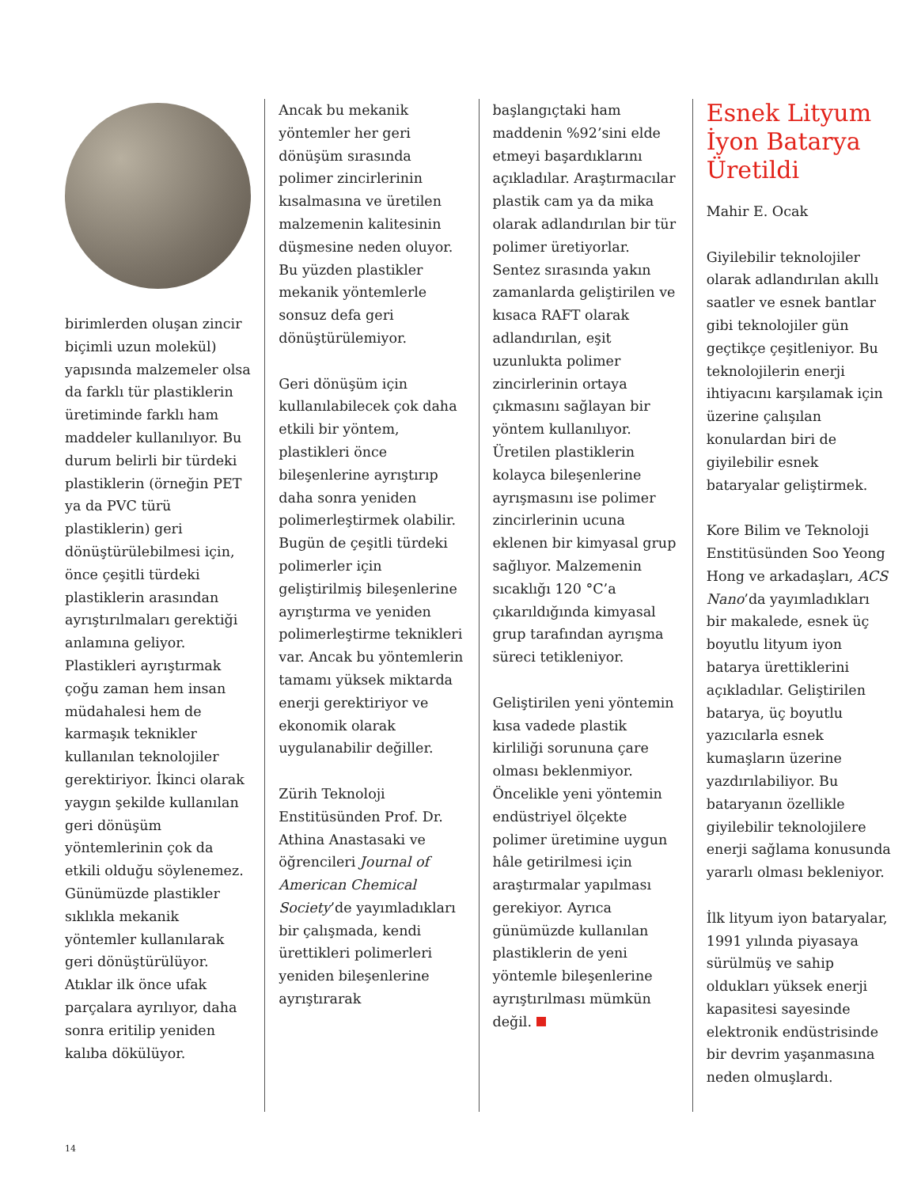birimlerden oluşan zincir biçimli uzun molekül) yapısında malzemeler olsa da farklı tür plastiklerin üretiminde farklı ham maddeler kullanılıyor. Bu durum belirli bir türdeki plastiklerin (örneğin PET ya da PVC türü plastiklerin) geri dönüştürülebilmesi için, önce çeşitli türdeki plastiklerin arasından ayrıştırılmaları gerektiği anlamına geliyor. Plastikleri ayrıştırmak çoğu zaman hem insan müdahalesi hem de karmaşık teknikler kullanılan teknolojiler gerektiriyor. İkinci olarak yaygın şekilde kullanılan geri dönüşüm yöntemlerinin çok da etkili olduğu söylenemez. Günümüzde plastikler sıklıkla mekanik yöntemler kullanılarak geri dönüştürülüyor. Atıklar ilk önce ufak parçalara ayrılıyor, daha sonra eritilip yeniden kalıba dökülüyor.
Ancak bu mekanik yöntemler her geri dönüşüm sırasında polimer zincirlerinin kısalmasına ve üretilen malzemenin kalitesinin düşmesine neden oluyor. Bu yüzden plastikler mekanik yöntemlerle sonsuz defa geri dönüştürülemiyor.
Geri dönüşüm için kullanılabilecek çok daha etkili bir yöntem, plastikleri önce bileşenlerine ayrıştırıp daha sonra yeniden polimerleştirmek olabilir. Bugün de çeşitli türdeki polimerler için geliştirilmiş bileşenlerine ayrıştırma ve yeniden polimerleştirme teknikleri var. Ancak bu yöntemlerin tamamı yüksek miktarda enerji gerektiriyor ve ekonomik olarak uygulanabilir değiller.
Zürih Teknoloji Enstitüsünden Prof. Dr. Athina Anastasaki ve öğrencileri Journal of American Chemical Society’de yayımladıkları bir çalışmada, kendi ürettikleri polimerleri yeniden bileşenlerine ayrıştırarak
başlangıçtaki ham maddenin %92’sini elde etmeyi başardıklarını açıkladılar. Araştırmacılar plastik cam ya da mika olarak adlandırılan bir tür polimer üretiyorlar. Sentez sırasında yakın zamanlarda geliştirilen ve kısaca RAFT olarak adlandırılan, eşit uzunlukta polimer zincirlerinin ortaya çıkmasını sağlayan bir yöntem kullanılıyor. Üretilen plastiklerin kolayca bileşenlerine ayrışmasını ise polimer zincirlerinin ucuna eklenen bir kimyasal grup sağlıyor. Malzemenin sıcaklığı 120 °C’a çıkarıldığında kimyasal grup tarafından ayrışma süreci tetikleniyor.
Geliştirilen yeni yöntemin kısa vadede plastik kirliliği sorununa çare olması beklenmiyor. Öncelikle yeni yöntemin endüstriyel ölçekte polimer üretimine uygun hâle getirilmesi için araştırmalar yapılması gerekiyor. Ayrıca günümüzde kullanılan plastiklerin de yeni yöntemle bileşenlerine ayrıştırılması mümkün değil.
Esnek Lityum İyon Batarya Üretildi
Mahir E. Ocak
Giyilebilir teknolojiler olarak adlandırılan akıllı saatler ve esnek bantlar gibi teknolojiler gün geçtikçe çeşitleniyor. Bu teknolojilerin enerji ihtiyacını karşılamak için üzerine çalışılan konulardan biri de giyilebilir esnek bataryalar geliştirmek.
Kore Bilim ve Teknoloji Enstitüsünden Soo Yeong Hong ve arkadaşları, ACS Nano’da yayımladıkları bir makalede, esnek üç boyutlu lityum iyon batarya ürettiklerini açıkladılar. Geliştirilen batarya, üç boyutlu yazıcılarla esnek kumaşların üzerine yazdırılabiliyor. Bu bataryanın özellikle giyilebilir teknolojilere enerji sağlama konusunda yararlı olması bekleniyor.
İlk lityum iyon bataryalar, 1991 yılında piyasaya sürülmüş ve sahip oldukları yüksek enerji kapasitesi sayesinde elektronik endüstrisinde bir devrim yaşanmasına neden olmuşlardı.
14